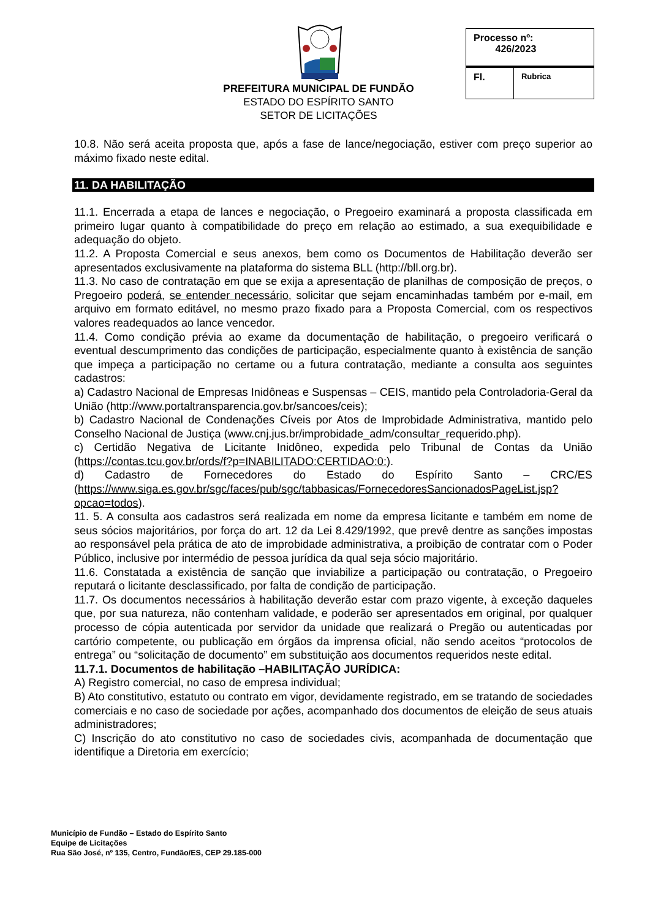PREFEITURA MUNICIPAL DE FUNDÃO
ESTADO DO ESPÍRITO SANTO
SETOR DE LICITAÇÕES
| Processo nº: 426/2023 | |
| Fl. | Rubrica |
10.8. Não será aceita proposta que, após a fase de lance/negociação, estiver com preço superior ao máximo fixado neste edital.
11. DA HABILITAÇÃO
11.1. Encerrada a etapa de lances e negociação, o Pregoeiro examinará a proposta classificada em primeiro lugar quanto à compatibilidade do preço em relação ao estimado, a sua exequibilidade e adequação do objeto.
11.2. A Proposta Comercial e seus anexos, bem como os Documentos de Habilitação deverão ser apresentados exclusivamente na plataforma do sistema BLL (http://bll.org.br).
11.3. No caso de contratação em que se exija a apresentação de planilhas de composição de preços, o Pregoeiro poderá, se entender necessário, solicitar que sejam encaminhadas também por e-mail, em arquivo em formato editável, no mesmo prazo fixado para a Proposta Comercial, com os respectivos valores readequados ao lance vencedor.
11.4. Como condição prévia ao exame da documentação de habilitação, o pregoeiro verificará o eventual descumprimento das condições de participação, especialmente quanto à existência de sanção que impeça a participação no certame ou a futura contratação, mediante a consulta aos seguintes cadastros:
a) Cadastro Nacional de Empresas Inidôneas e Suspensas – CEIS, mantido pela Controladoria-Geral da União (http://www.portaltransparencia.gov.br/sancoes/ceis);
b) Cadastro Nacional de Condenações Cíveis por Atos de Improbidade Administrativa, mantido pelo Conselho Nacional de Justiça (www.cnj.jus.br/improbidade_adm/consultar_requerido.php).
c) Certidão Negativa de Licitante Inidôneo, expedida pelo Tribunal de Contas da União (https://contas.tcu.gov.br/ords/f?p=INABILITADO:CERTIDAO:0:).
d) Cadastro de Fornecedores do Estado do Espírito Santo – CRC/ES (https://www.siga.es.gov.br/sgc/faces/pub/sgc/tabbasicas/FornecedoresSancionadosPageList.jsp?opcao=todos).
11. 5. A consulta aos cadastros será realizada em nome da empresa licitante e também em nome de seus sócios majoritários, por força do art. 12 da Lei 8.429/1992, que prevê dentre as sanções impostas ao responsável pela prática de ato de improbidade administrativa, a proibição de contratar com o Poder Público, inclusive por intermédio de pessoa jurídica da qual seja sócio majoritário.
11.6. Constatada a existência de sanção que inviabilize a participação ou contratação, o Pregoeiro reputará o licitante desclassificado, por falta de condição de participação.
11.7. Os documentos necessários à habilitação deverão estar com prazo vigente, à exceção daqueles que, por sua natureza, não contenham validade, e poderão ser apresentados em original, por qualquer processo de cópia autenticada por servidor da unidade que realizará o Pregão ou autenticadas por cartório competente, ou publicação em órgãos da imprensa oficial, não sendo aceitos “protocolos de entrega” ou “solicitação de documento” em substituição aos documentos requeridos neste edital.
11.7.1. Documentos de habilitação –HABILITAÇÃO JURÍDICA:
A) Registro comercial, no caso de empresa individual;
B) Ato constitutivo, estatuto ou contrato em vigor, devidamente registrado, em se tratando de sociedades comerciais e no caso de sociedade por ações, acompanhado dos documentos de eleição de seus atuais administradores;
C) Inscrição do ato constitutivo no caso de sociedades civis, acompanhada de documentação que identifique a Diretoria em exercício;
Município de Fundão – Estado do Espírito Santo
Equipe de Licitações
Rua São José, nº 135, Centro, Fundão/ES, CEP 29.185-000